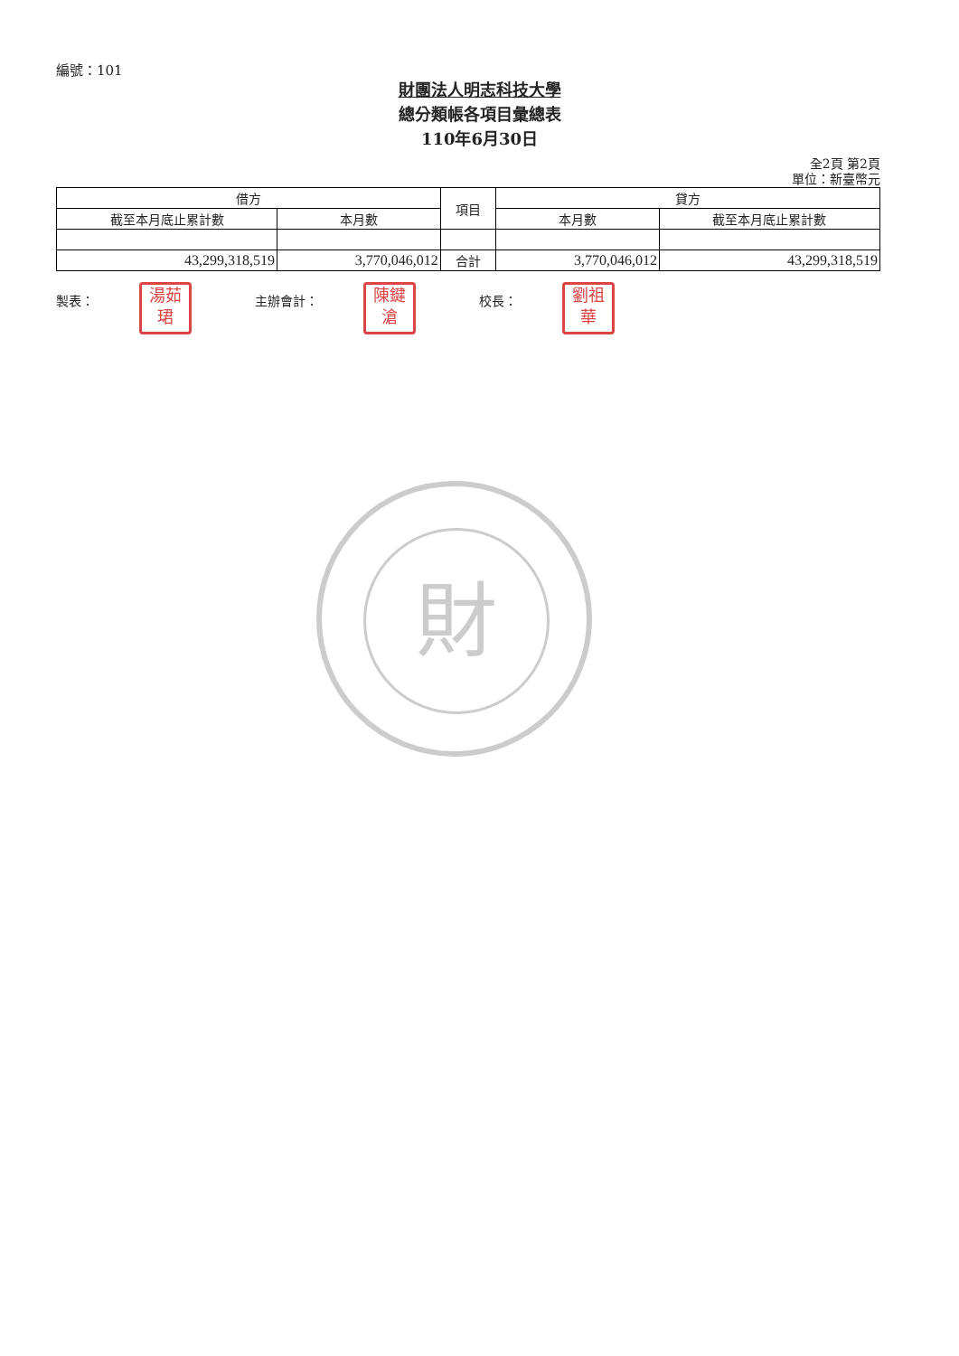編號：101
財團法人明志科技大學
總分類帳各項目彙總表
110年6月30日
全2頁 第2頁
單位：新臺幣元
| 借方 | | 項目 | 貸方 | |
| --- | --- | --- | --- | --- |
| 截至本月底止累計數 | 本月數 | | 本月數 | 截至本月底止累計數 |
| 43,299,318,519 | 3,770,046,012 | 合計 | 3,770,046,012 | 43,299,318,519 |
製表：
湯茹
珺
主辦會計：
陳鍵
滄
校長：
劉祖
華
財